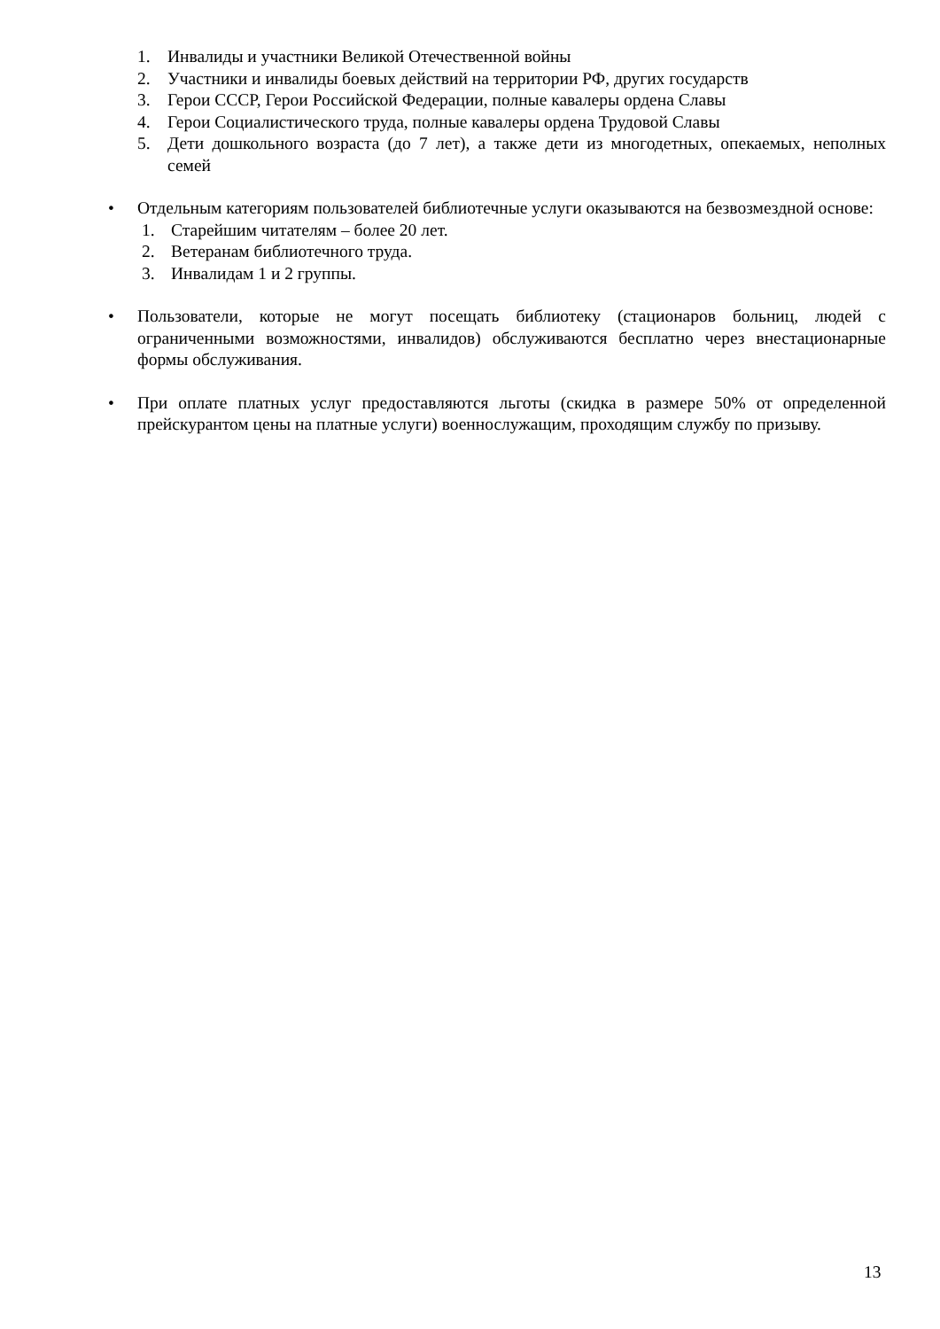1. Инвалиды и участники Великой Отечественной войны
2. Участники и инвалиды боевых действий на территории РФ, других государств
3. Герои СССР, Герои Российской Федерации, полные кавалеры ордена Славы
4. Герои Социалистического труда, полные кавалеры ордена Трудовой Славы
5. Дети дошкольного возраста (до 7 лет), а также дети из многодетных, опекаемых, неполных семей
• Отдельным категориям пользователей библиотечные услуги оказываются на безвозмездной основе:
1. Старейшим читателям – более 20 лет.
2. Ветеранам библиотечного труда.
3. Инвалидам 1 и 2 группы.
• Пользователи, которые не могут посещать библиотеку (стационаров больниц, людей с ограниченными возможностями, инвалидов) обслуживаются бесплатно через внестационарные формы обслуживания.
• При оплате платных услуг предоставляются льготы (скидка в размере 50% от определенной прейскурантом цены на платные услуги) военнослужащим, проходящим службу по призыву.
13